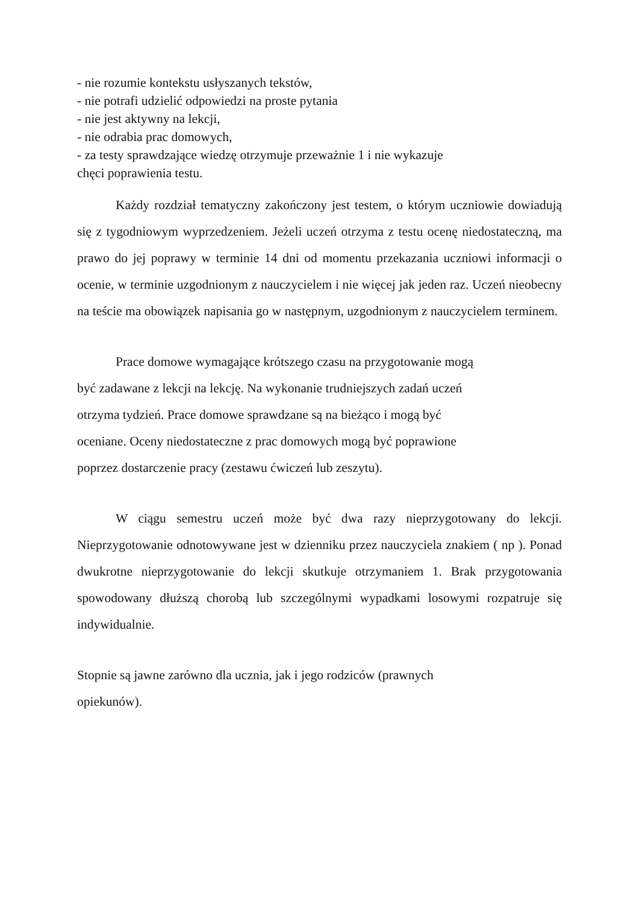- nie rozumie kontekstu usłyszanych tekstów,
- nie potrafi udzielić odpowiedzi na proste pytania
- nie jest aktywny na lekcji,
- nie odrabia prac domowych,
- za testy sprawdzające wiedzę otrzymuje przeważnie 1 i nie wykazuje
chęci poprawienia testu.
Każdy rozdział tematyczny zakończony jest testem, o którym uczniowie dowiadują się z tygodniowym wyprzedzeniem. Jeżeli uczeń otrzyma z testu ocenę niedostateczną, ma prawo do jej poprawy w terminie 14 dni od momentu przekazania uczniowi informacji o ocenie, w terminie uzgodnionym z nauczycielem i nie więcej jak jeden raz. Uczeń nieobecny na teście ma obowiązek napisania go w następnym, uzgodnionym z nauczycielem terminem.
Prace domowe wymagające krótszego czasu na przygotowanie mogą
być zadawane z lekcji na lekcję. Na wykonanie trudniejszych zadań uczeń
otrzyma tydzień. Prace domowe sprawdzane są na bieżąco i mogą być
oceniane. Oceny niedostateczne z prac domowych mogą być poprawione
poprzez dostarczenie pracy (zestawu ćwiczeń lub zeszytu).
W ciągu semestru uczeń może być dwa razy nieprzygotowany do lekcji. Nieprzygotowanie odnotowywane jest w dzienniku przez nauczyciela znakiem ( np ). Ponad dwukrotne nieprzygotowanie do lekcji skutkuje otrzymaniem 1. Brak przygotowania spowodowany dłuższą chorobą lub szczególnymi wypadkami losowymi rozpatruje się indywidualnie.
Stopnie są jawne zarówno dla ucznia, jak i jego rodziców (prawnych
opiekunów).